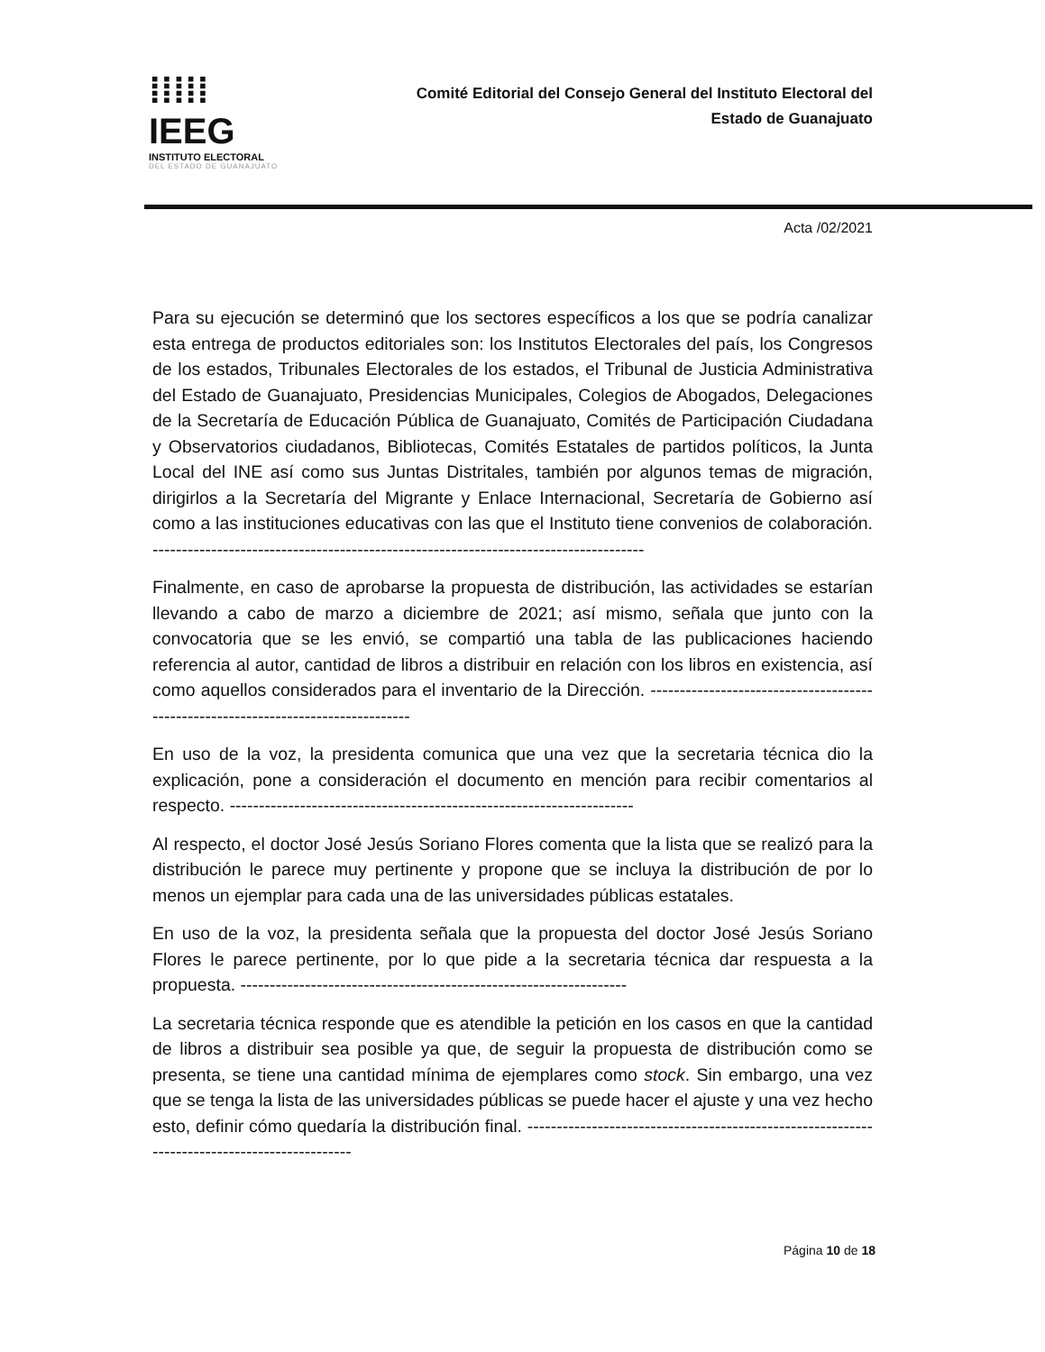⁞⁞⁞⁞⁞ IEEG
INSTITUTO ELECTORAL
DEL ESTADO DE GUANAJUATO
Comité Editorial del Consejo General del Instituto Electoral del
Estado de Guanajuato
Acta /02/2021
Para su ejecución se determinó que los sectores específicos a los que se podría canalizar esta entrega de productos editoriales son: los Institutos Electorales del país, los Congresos de los estados, Tribunales Electorales de los estados, el Tribunal de Justicia Administrativa del Estado de Guanajuato, Presidencias Municipales, Colegios de Abogados, Delegaciones de la Secretaría de Educación Pública de Guanajuato, Comités de Participación Ciudadana y Observatorios ciudadanos, Bibliotecas, Comités Estatales de partidos políticos, la Junta Local del INE así como sus Juntas Distritales, también por algunos temas de migración, dirigirlos a la Secretaría del Migrante y Enlace Internacional, Secretaría de Gobierno así como a las instituciones educativas con las que el Instituto tiene convenios de colaboración. ------------------------------------------------------------------------------------
Finalmente, en caso de aprobarse la propuesta de distribución, las actividades se estarían llevando a cabo de marzo a diciembre de 2021; así mismo, señala que junto con la convocatoria que se les envió, se compartió una tabla de las publicaciones haciendo referencia al autor, cantidad de libros a distribuir en relación con los libros en existencia, así como aquellos considerados para el inventario de la Dirección. ----------------------------------------------------------------------------------
En uso de la voz, la presidenta comunica que una vez que la secretaria técnica dio la explicación, pone a consideración el documento en mención para recibir comentarios al respecto. ---------------------------------------------------------------------
Al respecto, el doctor José Jesús Soriano Flores comenta que la lista que se realizó para la distribución le parece muy pertinente y propone que se incluya la distribución de por lo menos un ejemplar para cada una de las universidades públicas estatales.
En uso de la voz, la presidenta señala que la propuesta del doctor José Jesús Soriano Flores le parece pertinente, por lo que pide a la secretaria técnica dar respuesta a la propuesta. ------------------------------------------------------------------
La secretaria técnica responde que es atendible la petición en los casos en que la cantidad de libros a distribuir sea posible ya que, de seguir la propuesta de distribución como se presenta, se tiene una cantidad mínima de ejemplares como stock. Sin embargo, una vez que se tenga la lista de las universidades públicas se puede hacer el ajuste y una vez hecho esto, definir cómo quedaría la distribución final. ---------------------------------------------------------------------------------------------
Página 10 de 18